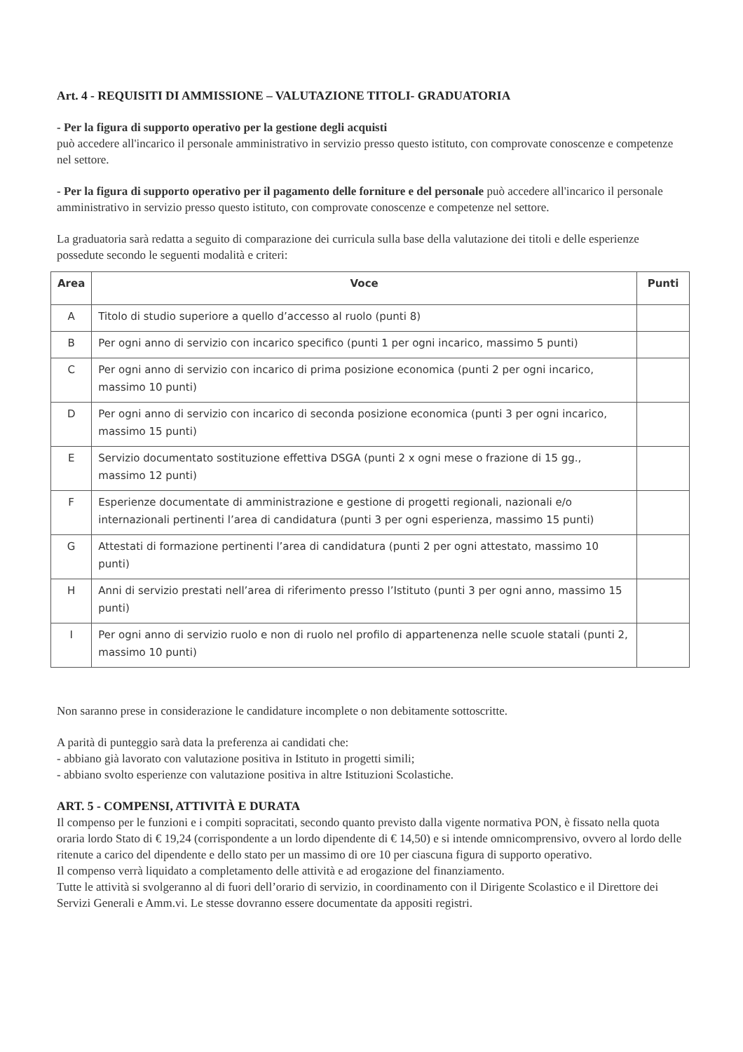Art. 4 - REQUISITI DI AMMISSIONE – VALUTAZIONE TITOLI- GRADUATORIA
- Per la figura di supporto operativo per la gestione degli acquisti
può accedere all'incarico il personale amministrativo in servizio presso questo istituto, con comprovate conoscenze e competenze nel settore.
- Per la figura di supporto operativo per il pagamento delle forniture e del personale può accedere all'incarico il personale amministrativo in servizio presso questo istituto, con comprovate conoscenze e competenze nel settore.
La graduatoria sarà redatta a seguito di comparazione dei curricula sulla base della valutazione dei titoli e delle esperienze possedute secondo le seguenti modalità e criteri:
| Area | Voce | Punti |
| --- | --- | --- |
| A | Titolo di studio superiore a quello d’accesso al ruolo (punti 8) | |
| B | Per ogni anno di servizio con incarico specifico (punti 1 per ogni incarico, massimo 5 punti) | |
| C | Per ogni anno di servizio con incarico di prima posizione economica (punti 2 per ogni incarico, massimo 10 punti) | |
| D | Per ogni anno di servizio con incarico di seconda posizione economica (punti 3 per ogni incarico, massimo 15 punti) | |
| E | Servizio documentato sostituzione effettiva DSGA (punti 2 x ogni mese o frazione di 15 gg., massimo 12 punti) | |
| F | Esperienze documentate di amministrazione e gestione di progetti regionali, nazionali e/o internazionali pertinenti l’area di candidatura (punti 3 per ogni esperienza, massimo 15 punti) | |
| G | Attestati di formazione pertinenti l’area di candidatura (punti 2 per ogni attestato, massimo 10 punti) | |
| H | Anni di servizio prestati nell’area di riferimento presso l’Istituto (punti 3 per ogni anno, massimo 15 punti) | |
| I | Per ogni anno di servizio ruolo e non di ruolo nel profilo di appartenenza nelle scuole statali (punti 2, massimo 10 punti) | |
Non saranno prese in considerazione le candidature incomplete o non debitamente sottoscritte.
A parità di punteggio sarà data la preferenza ai candidati che:
- abbiano già lavorato con valutazione positiva in Istituto in progetti simili;
- abbiano svolto esperienze con valutazione positiva in altre Istituzioni Scolastiche.
ART. 5 - COMPENSI, ATTIVITÀ E DURATA
Il compenso per le funzioni e i compiti sopracitati, secondo quanto previsto dalla vigente normativa PON, è fissato nella quota oraria lordo Stato di € 19,24 (corrispondente a un lordo dipendente di € 14,50) e si intende omnicomprensivo, ovvero al lordo delle ritenute a carico del dipendente e dello stato per un massimo di ore 10 per ciascuna figura di supporto operativo.
Il compenso verrà liquidato a completamento delle attività e ad erogazione del finanziamento.
Tutte le attività si svolgeranno al di fuori dell’orario di servizio, in coordinamento con il Dirigente Scolastico e il Direttore dei Servizi Generali e Amm.vi. Le stesse dovranno essere documentate da appositi registri.